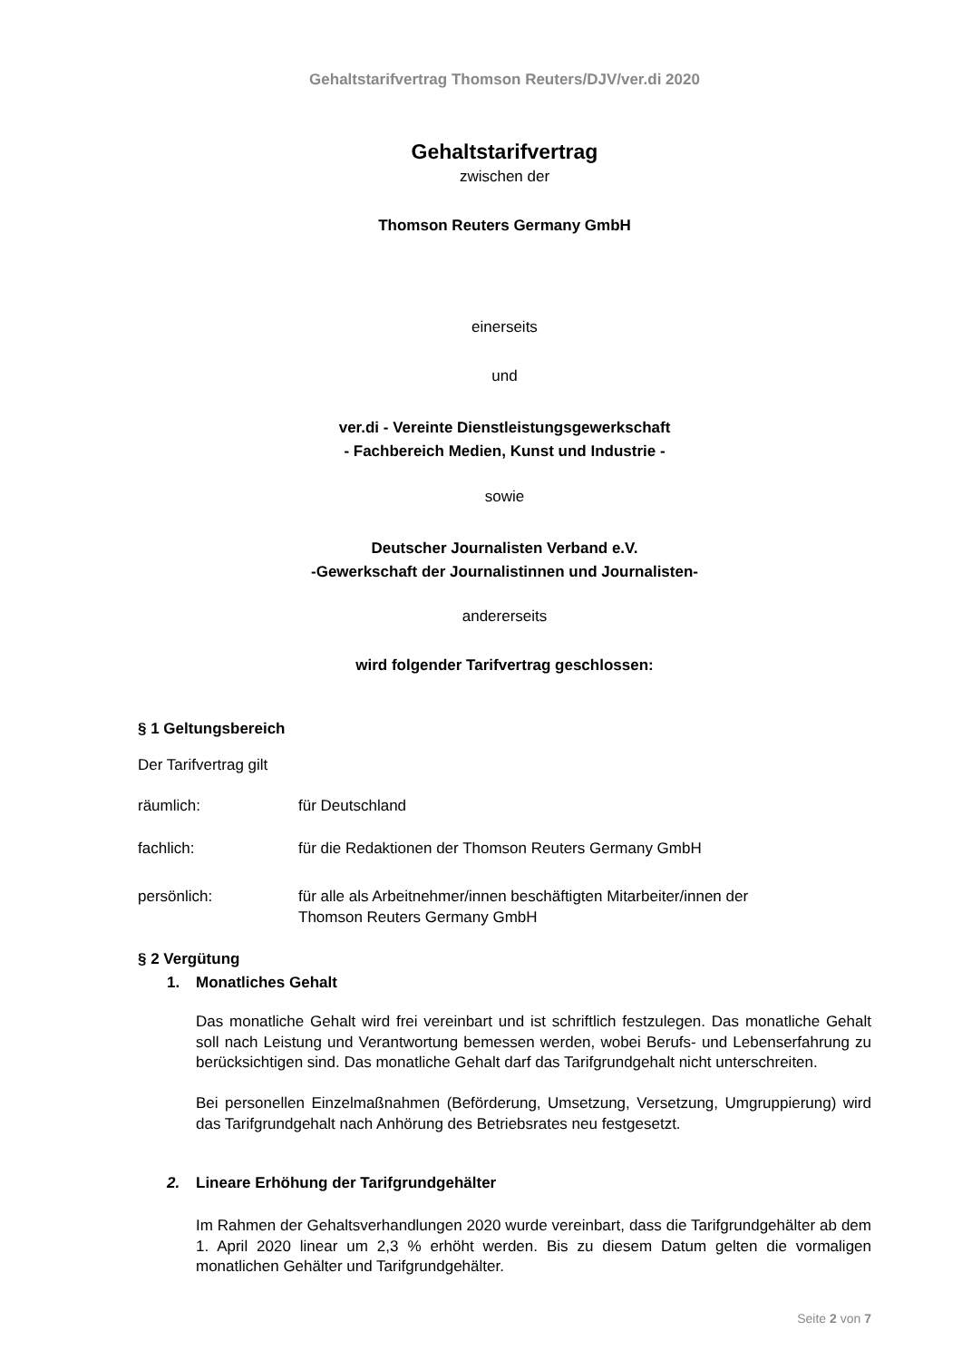Gehaltstarifvertrag Thomson Reuters/DJV/ver.di 2020
Gehaltstarifvertrag
zwischen der
Thomson Reuters Germany GmbH
einerseits
und
ver.di - Vereinte Dienstleistungsgewerkschaft
- Fachbereich Medien, Kunst und Industrie -
sowie
Deutscher Journalisten Verband e.V.
-Gewerkschaft der Journalistinnen und Journalisten-
andererseits
wird folgender Tarifvertrag geschlossen:
§ 1 Geltungsbereich
Der Tarifvertrag gilt
räumlich: für Deutschland
fachlich: für die Redaktionen der Thomson Reuters Germany GmbH
persönlich: für alle als Arbeitnehmer/innen beschäftigten Mitarbeiter/innen der
Thomson Reuters Germany GmbH
§ 2 Vergütung
1. Monatliches Gehalt
Das monatliche Gehalt wird frei vereinbart und ist schriftlich festzulegen. Das monatliche Gehalt soll nach Leistung und Verantwortung bemessen werden, wobei Berufs- und Lebenserfahrung zu berücksichtigen sind. Das monatliche Gehalt darf das Tarifgrundgehalt nicht unterschreiten.
Bei personellen Einzelmaßnahmen (Beförderung, Umsetzung, Versetzung, Umgruppierung) wird das Tarifgrundgehalt nach Anhörung des Betriebsrates neu festgesetzt.
2. Lineare Erhöhung der Tarifgrundgehälter
Im Rahmen der Gehaltsverhandlungen 2020 wurde vereinbart, dass die Tarifgrundgehälter ab dem 1. April 2020 linear um 2,3 % erhöht werden. Bis zu diesem Datum gelten die vormaligen monatlichen Gehälter und Tarifgrundgehälter.
Seite 2 von 7